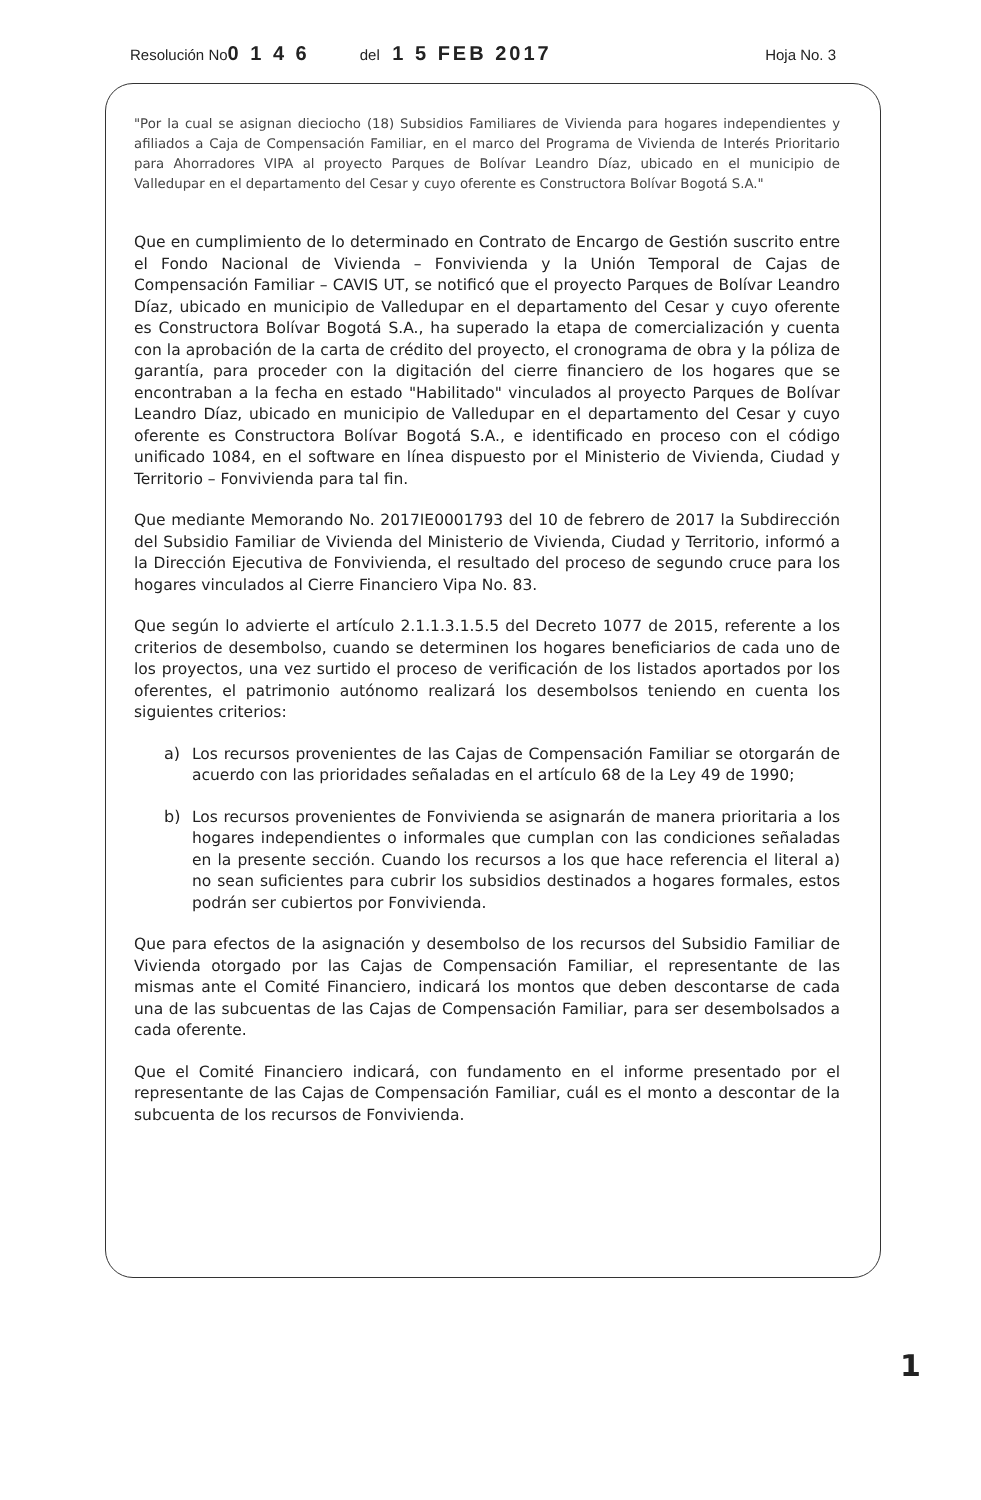Resolución No 0 1 4 6 del 1 5 FEB 2017 Hoja No. 3
"Por la cual se asignan dieciocho (18) Subsidios Familiares de Vivienda para hogares independientes y afiliados a Caja de Compensación Familiar, en el marco del Programa de Vivienda de Interés Prioritario para Ahorradores VIPA al proyecto Parques de Bolívar Leandro Díaz, ubicado en el municipio de Valledupar en el departamento del Cesar y cuyo oferente es Constructora Bolívar Bogotá S.A."
Que en cumplimiento de lo determinado en Contrato de Encargo de Gestión suscrito entre el Fondo Nacional de Vivienda – Fonvivienda y la Unión Temporal de Cajas de Compensación Familiar – CAVIS UT, se notificó que el proyecto Parques de Bolívar Leandro Díaz, ubicado en municipio de Valledupar en el departamento del Cesar y cuyo oferente es Constructora Bolívar Bogotá S.A., ha superado la etapa de comercialización y cuenta con la aprobación de la carta de crédito del proyecto, el cronograma de obra y la póliza de garantía, para proceder con la digitación del cierre financiero de los hogares que se encontraban a la fecha en estado "Habilitado" vinculados al proyecto Parques de Bolívar Leandro Díaz, ubicado en municipio de Valledupar en el departamento del Cesar y cuyo oferente es Constructora Bolívar Bogotá S.A., e identificado en proceso con el código unificado 1084, en el software en línea dispuesto por el Ministerio de Vivienda, Ciudad y Territorio – Fonvivienda para tal fin.
Que mediante Memorando No. 2017IE0001793 del 10 de febrero de 2017 la Subdirección del Subsidio Familiar de Vivienda del Ministerio de Vivienda, Ciudad y Territorio, informó a la Dirección Ejecutiva de Fonvivienda, el resultado del proceso de segundo cruce para los hogares vinculados al Cierre Financiero Vipa No. 83.
Que según lo advierte el artículo 2.1.1.3.1.5.5 del Decreto 1077 de 2015, referente a los criterios de desembolso, cuando se determinen los hogares beneficiarios de cada uno de los proyectos, una vez surtido el proceso de verificación de los listados aportados por los oferentes, el patrimonio autónomo realizará los desembolsos teniendo en cuenta los siguientes criterios:
a)
Los recursos provenientes de las Cajas de Compensación Familiar se otorgarán de acuerdo con las prioridades señaladas en el artículo 68 de la Ley 49 de 1990;
b)
Los recursos provenientes de Fonvivienda se asignarán de manera prioritaria a los hogares independientes o informales que cumplan con las condiciones señaladas en la presente sección. Cuando los recursos a los que hace referencia el literal a) no sean suficientes para cubrir los subsidios destinados a hogares formales, estos podrán ser cubiertos por Fonvivienda.
Que para efectos de la asignación y desembolso de los recursos del Subsidio Familiar de Vivienda otorgado por las Cajas de Compensación Familiar, el representante de las mismas ante el Comité Financiero, indicará los montos que deben descontarse de cada una de las subcuentas de las Cajas de Compensación Familiar, para ser desembolsados a cada oferente.
Que el Comité Financiero indicará, con fundamento en el informe presentado por el representante de las Cajas de Compensación Familiar, cuál es el monto a descontar de la subcuenta de los recursos de Fonvivienda.
1